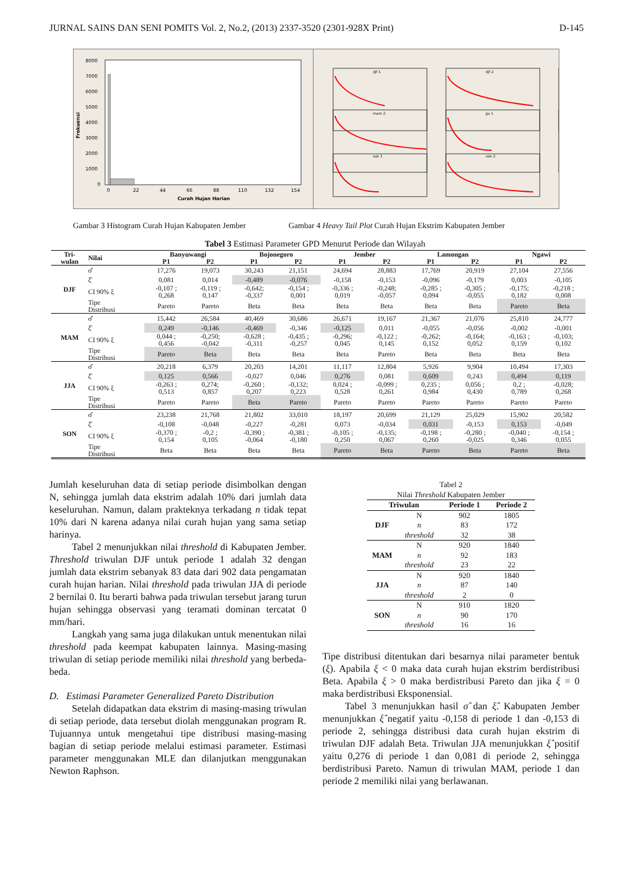JURNAL SAINS DAN SENI POMITS Vol. 2, No.2, (2013) 2337-3520 (2301-928X Print) D-145
Frekuensi
8000
7000
6000
5000
4000
3000
2000
1000
0
0
22
44
66
88
110
132
154
Curah Hujan Harian
djf 1
djf 2
mam 2
jja 1
son 1
son 2
Gambar 3 Histogram Curah Hujan Kabupaten Jember Gambar 4 Heavy Tail Plot Curah Hujan Ekstrim Kabupaten Jember
Tabel 3 Estimasi Parameter GPD Menurut Periode dan Wilayah
| Tri- wulan | Nilai | Banyuwangi | | Bojonegoro | | Jember | | Lamongan | | Ngawi | |
| --- | --- | --- | --- | --- | --- | --- | --- | --- | --- | --- | --- |
| | | P1 | P2 | P1 | P2 | P1 | P2 | P1 | P2 | P1 | P2 |
| DJF | σ̂ | 17,276 | 19,073 | 30,243 | 21,151 | 24,694 | 28,883 | 17,769 | 20,919 | 27,104 | 27,556 |
| | ξ̂ | 0,081 | 0,014 | -0,489 | -0,076 | -0,158 | -0,153 | -0,096 | -0,179 | 0,003 | -0,105 |
| | CI 90% ξ | -0,107 ; 0,268 | -0,119 ; 0,147 | -0,642; -0,337 | -0,154 ; 0,001 | -0,336 ; 0,019 | -0,248; -0,057 | -0,285 ; 0,094 | -0,305 ; -0,055 | -0,175; 0,182 | -0,218 ; 0,008 |
| | Tipe Distribusi | Pareto | Pareto | Beta | Beta | Beta | Beta | Beta | Beta | Pareto | Beta |
| MAM | σ̂ | 15,442 | 26,584 | 40,469 | 30,686 | 26,671 | 19,167 | 21,367 | 21,076 | 25,810 | 24,777 |
| | ξ̂ | 0,249 | -0,146 | -0,469 | -0,346 | -0,125 | 0,011 | -0,055 | -0,056 | -0,002 | -0,001 |
| | CI 90% ξ | 0,044 ; 0,456 | -0,250; -0,042 | -0,628 ; -0,311 | -0,435 ; -0,257 | -0,296; 0,045 | -0,122 ; 0,145 | -0,262; 0,152 | -0,164; 0,052 | -0,163 ; 0,159 | -0,103; 0,102 |
| | Tipe Distribusi | Pareto | Beta | Beta | Beta | Beta | Pareto | Beta | Beta | Beta | Beta |
| JJA | σ̂ | 20,218 | 6,379 | 20,203 | 14,201 | 11,117 | 12,804 | 5,926 | 9,904 | 10,494 | 17,303 |
| | ξ̂ | 0,125 | 0,566 | -0,027 | 0,046 | 0,276 | 0,081 | 0,609 | 0,243 | 0,494 | 0,119 |
| | CI 90% ξ | -0,263 ; 0,513 | 0,274; 0,857 | -0,260 ; 0,207 | -0,132; 0,223 | 0,024 ; 0,528 | -0,099 ; 0,261 | 0,235 ; 0,984 | 0,056 ; 0,430 | 0,2 ; 0,789 | -0,028; 0,268 |
| | Tipe Distribusi | Pareto | Pareto | Beta | Pareto | Pareto | Pareto | Pareto | Pareto | Pareto | Pareto |
| SON | σ̂ | 23,238 | 21,768 | 21,802 | 33,010 | 18,197 | 20,699 | 21,129 | 25,029 | 15,902 | 20,582 |
| | ξ̂ | -0,108 | -0,048 | -0,227 | -0,281 | 0,073 | -0,034 | 0,031 | -0,153 | 0,153 | -0,049 |
| | CI 90% ξ | -0,370 ; 0,154 | -0,2 ; 0,105 | -0,390 ; -0,064 | -0,381 ; -0,180 | -0,105 ; 0,250 | -0,135; 0,067 | -0,198 ; 0,260 | -0,280 ; -0,025 | -0,040 ; 0,346 | -0,154 ; 0,055 |
| | Tipe Distribusi | Beta | Beta | Beta | Beta | Pareto | Beta | Pareto | Beta | Pareto | Beta |
Jumlah keseluruhan data di setiap periode disimbolkan dengan N, sehingga jumlah data ekstrim adalah 10% dari jumlah data keseluruhan. Namun, dalam prakteknya terkadang n tidak tepat 10% dari N karena adanya nilai curah hujan yang sama setiap harinya.
Tabel 2 menunjukkan nilai threshold di Kabupaten Jember. Threshold triwulan DJF untuk periode 1 adalah 32 dengan jumlah data ekstrim sebanyak 83 data dari 902 data pengamatan curah hujan harian. Nilai threshold pada triwulan JJA di periode 2 bernilai 0. Itu berarti bahwa pada triwulan tersebut jarang turun hujan sehingga observasi yang teramati dominan tercatat 0 mm/hari.
Langkah yang sama juga dilakukan untuk menentukan nilai threshold pada keempat kabupaten lainnya. Masing-masing triwulan di setiap periode memiliki nilai threshold yang berbeda-beda.
D. Estimasi Parameter Generalized Pareto Distribution
Setelah didapatkan data ekstrim di masing-masing triwulan di setiap periode, data tersebut diolah menggunakan program R. Tujuannya untuk mengetahui tipe distribusi masing-masing bagian di setiap periode melalui estimasi parameter. Estimasi parameter menggunakan MLE dan dilanjutkan menggunakan Newton Raphson.
Tabel 2
Nilai Threshold Kabupaten Jember
| Triwulan | | Periode 1 | Periode 2 |
| --- | --- | --- | --- |
| DJF | N | 902 | 1805 |
| | n | 83 | 172 |
| | threshold | 32 | 38 |
| MAM | N | 920 | 1840 |
| | n | 92 | 183 |
| | threshold | 23 | 22 |
| JJA | N | 920 | 1840 |
| | n | 87 | 140 |
| | threshold | 2 | 0 |
| SON | N | 910 | 1820 |
| | n | 90 | 170 |
| | threshold | 16 | 16 |
Tipe distribusi ditentukan dari besarnya nilai parameter bentuk (ξ). Apabila ξ < 0 maka data curah hujan ekstrim berdistribusi Beta. Apabila ξ > 0 maka berdistribusi Pareto dan jika ξ = 0 maka berdistribusi Eksponensial.
Tabel 3 menunjukkan hasil σ̂ dan ξ̂. Kabupaten Jember menunjukkan ξ̂ negatif yaitu -0,158 di periode 1 dan -0,153 di periode 2, sehingga distribusi data curah hujan ekstrim di triwulan DJF adalah Beta. Triwulan JJA menunjukkan ξ̂ positif yaitu 0,276 di periode 1 dan 0,081 di periode 2, sehingga berdistribusi Pareto. Namun di triwulan MAM, periode 1 dan periode 2 memiliki nilai yang berlawanan.